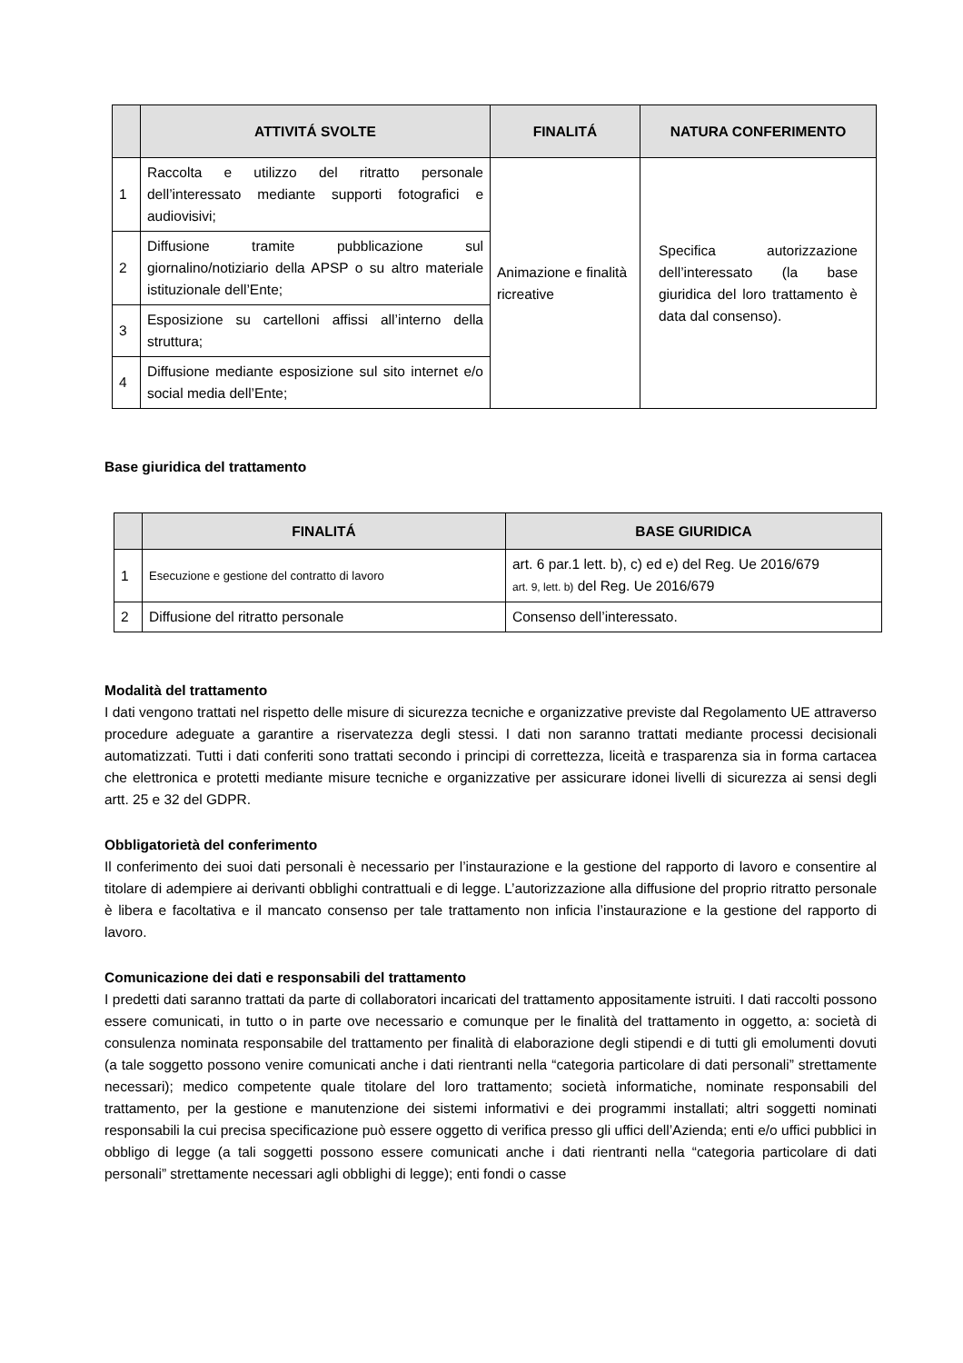| | ATTIVITÁ SVOLTE | FINALITÁ | NATURA CONFERIMENTO |
| --- | --- | --- | --- |
| 1 | Raccolta e utilizzo del ritratto personale dell’interessato mediante supporti fotografici e audiovisivi; | Animazione e finalità ricreative | Specifica autorizzazione dell’interessato (la base giuridica del loro trattamento è data dal consenso). |
| 2 | Diffusione tramite pubblicazione sul giornalino/notiziario della APSP o su altro materiale istituzionale dell’Ente; | | |
| 3 | Esposizione su cartelloni affissi all’interno della struttura; | | |
| 4 | Diffusione mediante esposizione sul sito internet e/o social media dell’Ente; | | |
Base giuridica del trattamento
| | FINALITÁ | BASE GIURIDICA |
| --- | --- | --- |
| 1 | Esecuzione e gestione del contratto di lavoro | art. 6 par.1 lett. b), c) ed e) del Reg. Ue 2016/679 art. 9, lett. b) del Reg. Ue 2016/679 |
| 2 | Diffusione del ritratto personale | Consenso dell’interessato. |
Modalità del trattamento
I dati vengono trattati nel rispetto delle misure di sicurezza tecniche e organizzative previste dal Regolamento UE attraverso procedure adeguate a garantire a riservatezza degli stessi. I dati non saranno trattati mediante processi decisionali automatizzati. Tutti i dati conferiti sono trattati secondo i principi di correttezza, liceità e trasparenza sia in forma cartacea che elettronica e protetti mediante misure tecniche e organizzative per assicurare idonei livelli di sicurezza ai sensi degli artt. 25 e 32 del GDPR.
Obbligatorietà del conferimento
Il conferimento dei suoi dati personali è necessario per l’instaurazione e la gestione del rapporto di lavoro e consentire al titolare di adempiere ai derivanti obblighi contrattuali e di legge. L’autorizzazione alla diffusione del proprio ritratto personale è libera e facoltativa e il mancato consenso per tale trattamento non inficia l’instaurazione e la gestione del rapporto di lavoro.
Comunicazione dei dati e responsabili del trattamento
I predetti dati saranno trattati da parte di collaboratori incaricati del trattamento appositamente istruiti. I dati raccolti possono essere comunicati, in tutto o in parte ove necessario e comunque per le finalità del trattamento in oggetto, a: società di consulenza nominata responsabile del trattamento per finalità di elaborazione degli stipendi e di tutti gli emolumenti dovuti (a tale soggetto possono venire comunicati anche i dati rientranti nella “categoria particolare di dati personali” strettamente necessari); medico competente quale titolare del loro trattamento; società informatiche, nominate responsabili del trattamento, per la gestione e manutenzione dei sistemi informativi e dei programmi installati; altri soggetti nominati responsabili la cui precisa specificazione può essere oggetto di verifica presso gli uffici dell’Azienda; enti e/o uffici pubblici in obbligo di legge (a tali soggetti possono essere comunicati anche i dati rientranti nella “categoria particolare di dati personali” strettamente necessari agli obblighi di legge); enti fondi o casse